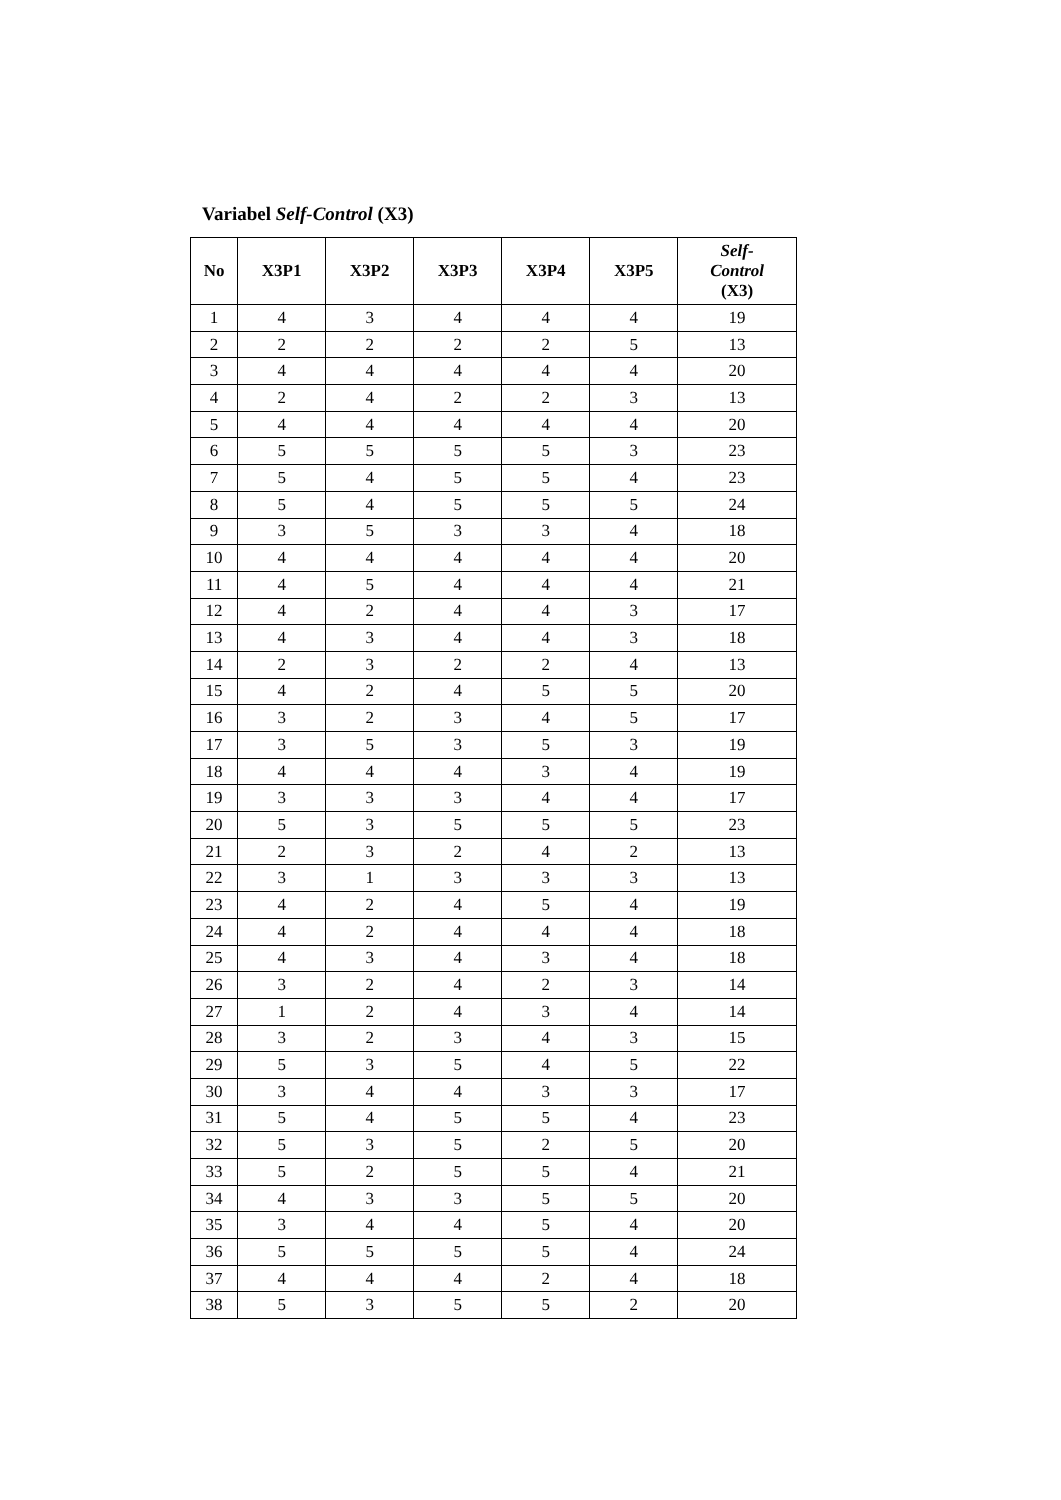Variabel Self-Control (X3)
| No | X3P1 | X3P2 | X3P3 | X3P4 | X3P5 | Self- Control (X3) |
| --- | --- | --- | --- | --- | --- | --- |
| 1 | 4 | 3 | 4 | 4 | 4 | 19 |
| 2 | 2 | 2 | 2 | 2 | 5 | 13 |
| 3 | 4 | 4 | 4 | 4 | 4 | 20 |
| 4 | 2 | 4 | 2 | 2 | 3 | 13 |
| 5 | 4 | 4 | 4 | 4 | 4 | 20 |
| 6 | 5 | 5 | 5 | 5 | 3 | 23 |
| 7 | 5 | 4 | 5 | 5 | 4 | 23 |
| 8 | 5 | 4 | 5 | 5 | 5 | 24 |
| 9 | 3 | 5 | 3 | 3 | 4 | 18 |
| 10 | 4 | 4 | 4 | 4 | 4 | 20 |
| 11 | 4 | 5 | 4 | 4 | 4 | 21 |
| 12 | 4 | 2 | 4 | 4 | 3 | 17 |
| 13 | 4 | 3 | 4 | 4 | 3 | 18 |
| 14 | 2 | 3 | 2 | 2 | 4 | 13 |
| 15 | 4 | 2 | 4 | 5 | 5 | 20 |
| 16 | 3 | 2 | 3 | 4 | 5 | 17 |
| 17 | 3 | 5 | 3 | 5 | 3 | 19 |
| 18 | 4 | 4 | 4 | 3 | 4 | 19 |
| 19 | 3 | 3 | 3 | 4 | 4 | 17 |
| 20 | 5 | 3 | 5 | 5 | 5 | 23 |
| 21 | 2 | 3 | 2 | 4 | 2 | 13 |
| 22 | 3 | 1 | 3 | 3 | 3 | 13 |
| 23 | 4 | 2 | 4 | 5 | 4 | 19 |
| 24 | 4 | 2 | 4 | 4 | 4 | 18 |
| 25 | 4 | 3 | 4 | 3 | 4 | 18 |
| 26 | 3 | 2 | 4 | 2 | 3 | 14 |
| 27 | 1 | 2 | 4 | 3 | 4 | 14 |
| 28 | 3 | 2 | 3 | 4 | 3 | 15 |
| 29 | 5 | 3 | 5 | 4 | 5 | 22 |
| 30 | 3 | 4 | 4 | 3 | 3 | 17 |
| 31 | 5 | 4 | 5 | 5 | 4 | 23 |
| 32 | 5 | 3 | 5 | 2 | 5 | 20 |
| 33 | 5 | 2 | 5 | 5 | 4 | 21 |
| 34 | 4 | 3 | 3 | 5 | 5 | 20 |
| 35 | 3 | 4 | 4 | 5 | 4 | 20 |
| 36 | 5 | 5 | 5 | 5 | 4 | 24 |
| 37 | 4 | 4 | 4 | 2 | 4 | 18 |
| 38 | 5 | 3 | 5 | 5 | 2 | 20 |